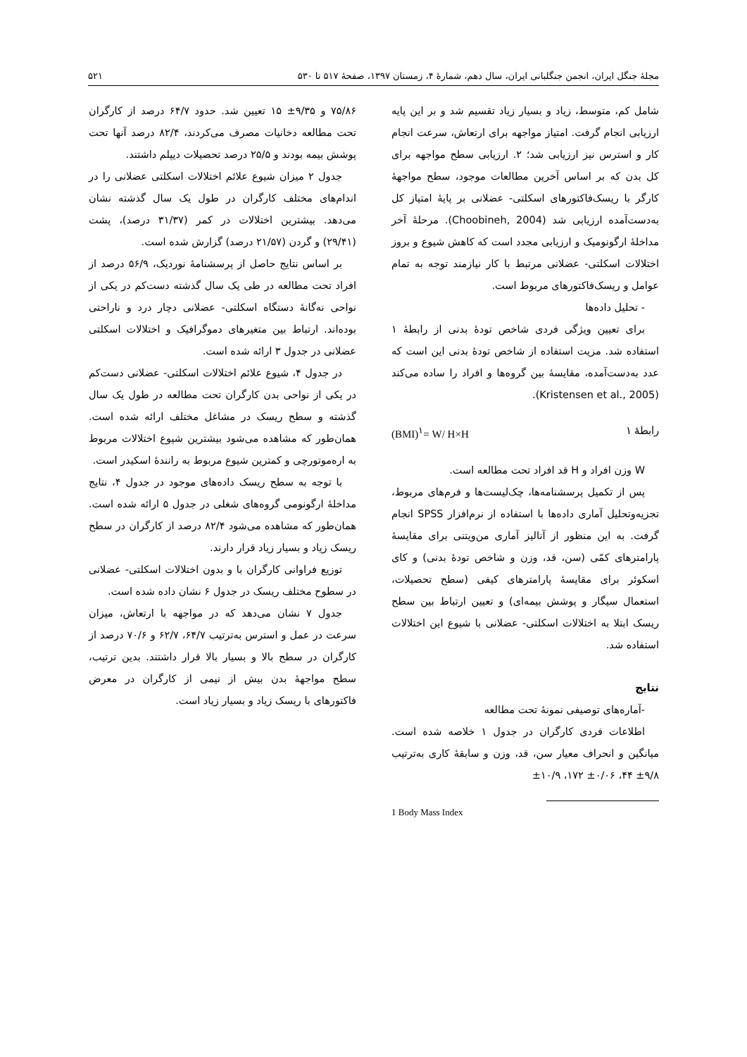مجلهٔ جنگل ایران، انجمن جنگلبانی ایران، سال دهم، شمارهٔ ۴، زمستان ۱۳۹۷، صفحهٔ ۵۱۷ تا ۵۳۰ ۵۲۱
شامل کم، متوسط، زیاد و بسیار زیاد تقسیم شد و بر این پایه ارزیابی انجام گرفت. امتیاز مواجهه برای ارتعاش، سرعت انجام کار و استرس نیز ارزیابی شد؛ ۲. ارزیابی سطح مواجهه برای کل بدن که بر اساس آخرین مطالعات موجود، سطح مواجهۀ کارگر با ریسک‌فاکتورهای اسکلتی- عضلانی بر پایۀ امتیاز کل به‌دست‌آمده ارزیابی شد (Choobineh, 2004). مرحلۀ آخر مداخلۀ ارگونومیک و ارزیابی مجدد است که کاهش شیوع و بروز اختلالات اسکلتی- عضلانی مرتبط با کار نیازمند توجه به تمام عوامل و ریسک‌فاکتورهای مربوط است.
- تحلیل داده‌ها
برای تعیین ویژگی فردی شاخص تودۀ بدنی از رابطۀ ۱ استفاده شد. مزیت استفاده از شاخص تودۀ بدنی این است که عدد به‌دست‌آمده، مقایسۀ بین گروه‌ها و افراد را ساده می‌کند (Kristensen et al., 2005).
(BMI)<sup>۱</sup>= W/ H×H رابطۀ ۱
W وزن افراد و H قد افراد تحت مطالعه است.
پس از تکمیل پرسشنامه‌ها، چک‌لیست‌ها و فرم‌های مربوط، تجزیه‌وتحلیل آماری داده‌ها با استفاده از نرم‌افزار SPSS انجام گرفت. به این منظور از آنالیز آماری من‌ویتنی برای مقایسۀ پارامترهای کمّی (سن، قد، وزن و شاخص تودۀ بدنی) و کای اسکوئر برای مقایسۀ پارامترهای کیفی (سطح تحصیلات، استعمال سیگار و پوشش بیمه‌ای) و تعیین ارتباط بین سطح ریسک ابتلا به اختلالات اسکلتی- عضلانی با شیوع این اختلالات استفاده شد.
نتایج
-آماره‌های توصیفی نمونۀ تحت مطالعه
اطلاعات فردی کارگران در جدول ۱ خلاصه شده است. میانگین و انحراف معیار سن، قد، وزن و سابقۀ کاری به‌ترتیب ۹/۸± ۴۴، ۰/۰۶± ۱۷۲، ۱۰/۹±
1 Body Mass Index
۷۵/۸۶ و ۹/۳۵± ۱۵ تعیین شد. حدود ۶۴/۷ درصد از کارگران تحت مطالعه دخانیات مصرف می‌کردند، ۸۲/۴ درصد آنها تحت پوشش بیمه بودند و ۲۵/۵ درصد تحصیلات دیپلم داشتند.
جدول ۲ میزان شیوع علائم اختلالات اسکلتی عضلانی را در اندام‌های مختلف کارگران در طول یک سال گذشته نشان می‌دهد. بیشترین اختلالات در کمر (۳۱/۳۷ درصد)، پشت (۲۹/۴۱) و گردن (۲۱/۵۷ درصد) گزارش شده است.
بر اساس نتایج حاصل از پرسشنامۀ نوردیک، ۵۶/۹ درصد از افراد تحت مطالعه در طی یک سال گذشته دست‌کم در یکی از نواحی نه‌گانۀ دستگاه اسکلتی- عضلانی دچار درد و ناراحتی بوده‌اند. ارتباط بین متغیرهای دموگرافیک و اختلالات اسکلتی عضلانی در جدول ۳ ارائه شده است.
در جدول ۴، شیوع علائم اختلالات اسکلتی- عضلانی دست‌کم در یکی از نواحی بدن کارگران تحت مطالعه در طول یک سال گذشته و سطح ریسک در مشاغل مختلف ارائه شده است. همان‌طور که مشاهده می‌شود بیشترین شیوع اختلالات مربوط به اره‌موتورچی و کمترین شیوع مربوط به رانندۀ اسکیدر است.
با توجه به سطح ریسک داده‌های موجود در جدول ۴، نتایج مداخلۀ ارگونومی گروه‌های شغلی در جدول ۵ ارائه شده است. همان‌طور که مشاهده می‌شود ۸۲/۴ درصد از کارگران در سطح ریسک زیاد و بسیار زیاد قرار دارند.
توزیع فراوانی کارگران با و بدون اختلالات اسکلتی- عضلانی در سطوح مختلف ریسک در جدول ۶ نشان داده شده است.
جدول ۷ نشان می‌دهد که در مواجهه با ارتعاش، میزان سرعت در عمل و استرس به‌ترتیب ۶۴/۷، ۶۲/۷ و ۷۰/۶ درصد از کارگران در سطح بالا و بسیار بالا قرار داشتند. بدین ترتیب، سطح مواجهۀ بدن بیش از نیمی از کارگران در معرض فاکتورهای با ریسک زیاد و بسیار زیاد است.